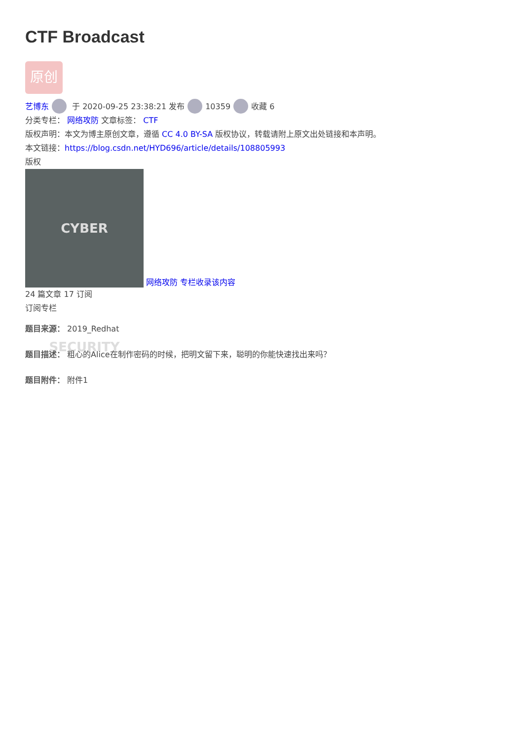CTF Broadcast
原创
艺博东 于 2020-09-25 23:38:21 发布 10359 收藏 6
分类专栏： 网络攻防 文章标签： CTF
版权声明：本文为博主原创文章，遵循 CC 4.0 BY-SA 版权协议，转载请附上原文出处链接和本声明。
本文链接：https://blog.csdn.net/HYD696/article/details/108805993
版权
CYBER SECURITY 网络攻防 专栏收录该内容
24 篇文章 17 订阅
订阅专栏
题目来源： 2019_Redhat
题目描述： 粗心的Alice在制作密码的时候，把明文留下来，聪明的你能快速找出来吗？
题目附件： 附件1